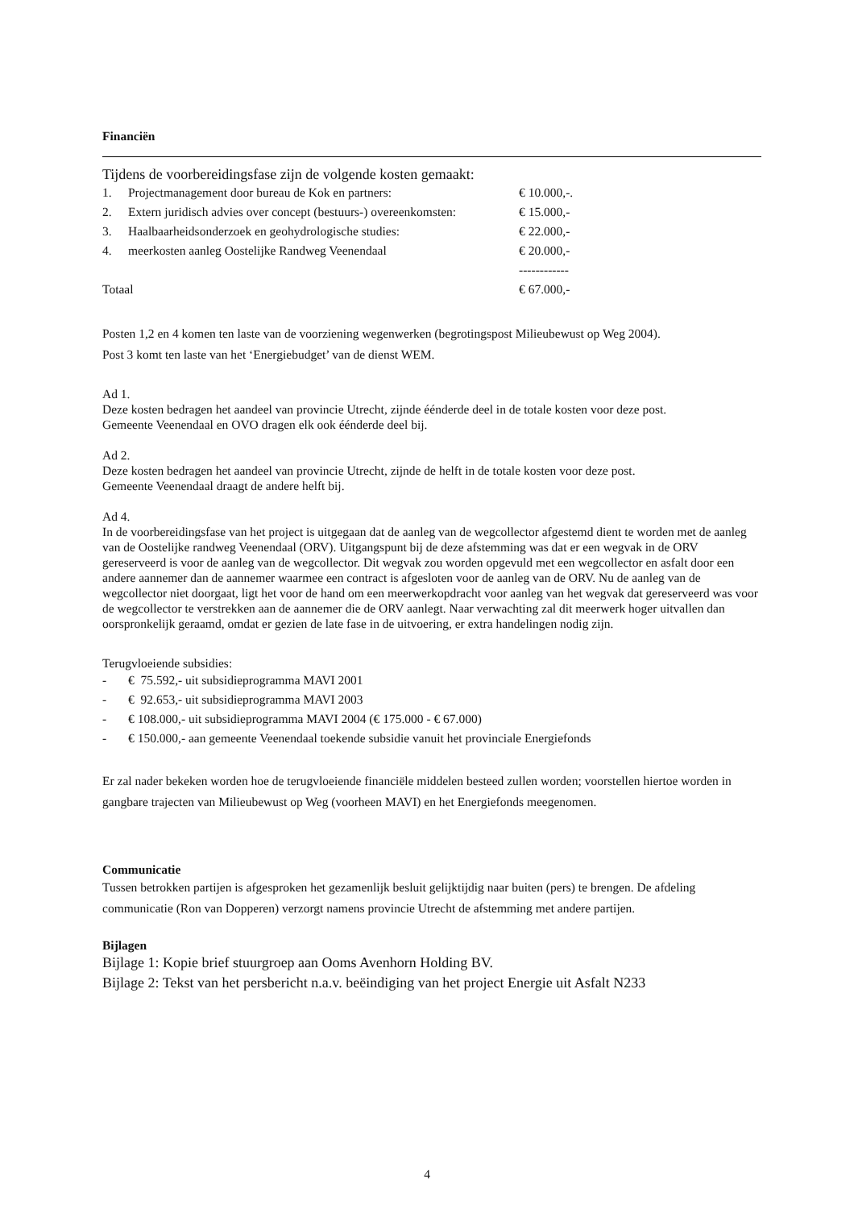Financiën
Tijdens de voorbereidingsfase zijn de volgende kosten gemaakt:
| 1. | Projectmanagement door bureau de Kok en partners: | € 10.000,-. |
| 2. | Extern juridisch advies over concept (bestuurs-) overeenkomsten: | € 15.000,- |
| 3. | Haalbaarheidsonderzoek en geohydrologische studies: | € 22.000,- |
| 4. | meerkosten aanleg Oostelijke Randweg Veenendaal | € 20.000,- |
| | | ------------ |
| Totaal | | € 67.000,- |
Posten 1,2 en 4 komen ten laste van de voorziening wegenwerken (begrotingspost Milieubewust op Weg 2004).
Post 3 komt ten laste van het ‘Energiebudget’ van de dienst WEM.
Ad 1.
Deze kosten bedragen het aandeel van provincie Utrecht, zijnde éénderde deel in de totale kosten voor deze post.
Gemeente Veenendaal en OVO dragen elk ook éénderde deel bij.
Ad 2.
Deze kosten bedragen het aandeel van provincie Utrecht, zijnde de helft in de totale kosten voor deze post.
Gemeente Veenendaal draagt de andere helft bij.
Ad 4.
In de voorbereidingsfase van het project is uitgegaan dat de aanleg van de wegcollector afgestemd dient te worden met de aanleg van de Oostelijke randweg Veenendaal (ORV). Uitgangspunt bij de deze afstemming was dat er een wegvak in de ORV gereserveerd is voor de aanleg van de wegcollector. Dit wegvak zou worden opgevuld met een wegcollector en asfalt door een andere aannemer dan de aannemer waarmee een contract is afgesloten voor de aanleg van de ORV. Nu de aanleg van de wegcollector niet doorgaat, ligt het voor de hand om een meerwerkopdracht voor aanleg van het wegvak dat gereserveerd was voor de wegcollector te verstrekken aan de aannemer die de ORV aanlegt. Naar verwachting zal dit meerwerk hoger uitvallen dan oorspronkelijk geraamd, omdat er gezien de late fase in de uitvoering, er extra handelingen nodig zijn.
Terugvloeiende subsidies:
| - | € 75.592,- uit subsidieprogramma MAVI 2001 |
| - | € 92.653,- uit subsidieprogramma MAVI 2003 |
| - | € 108.000,- uit subsidieprogramma MAVI 2004 (€ 175.000 - € 67.000) |
| - | € 150.000,- aan gemeente Veenendaal toekende subsidie vanuit het provinciale Energiefonds |
Er zal nader bekeken worden hoe de terugvloeiende financiële middelen besteed zullen worden; voorstellen hiertoe worden in gangbare trajecten van Milieubewust op Weg (voorheen MAVI) en het Energiefonds meegenomen.
Communicatie
Tussen betrokken partijen is afgesproken het gezamenlijk besluit gelijktijdig naar buiten (pers) te brengen. De afdeling communicatie (Ron van Dopperen) verzorgt namens provincie Utrecht de afstemming met andere partijen.
Bijlagen
Bijlage 1: Kopie brief stuurgroep aan Ooms Avenhorn Holding BV.
Bijlage 2: Tekst van het persbericht n.a.v. beëindiging van het project Energie uit Asfalt N233
4